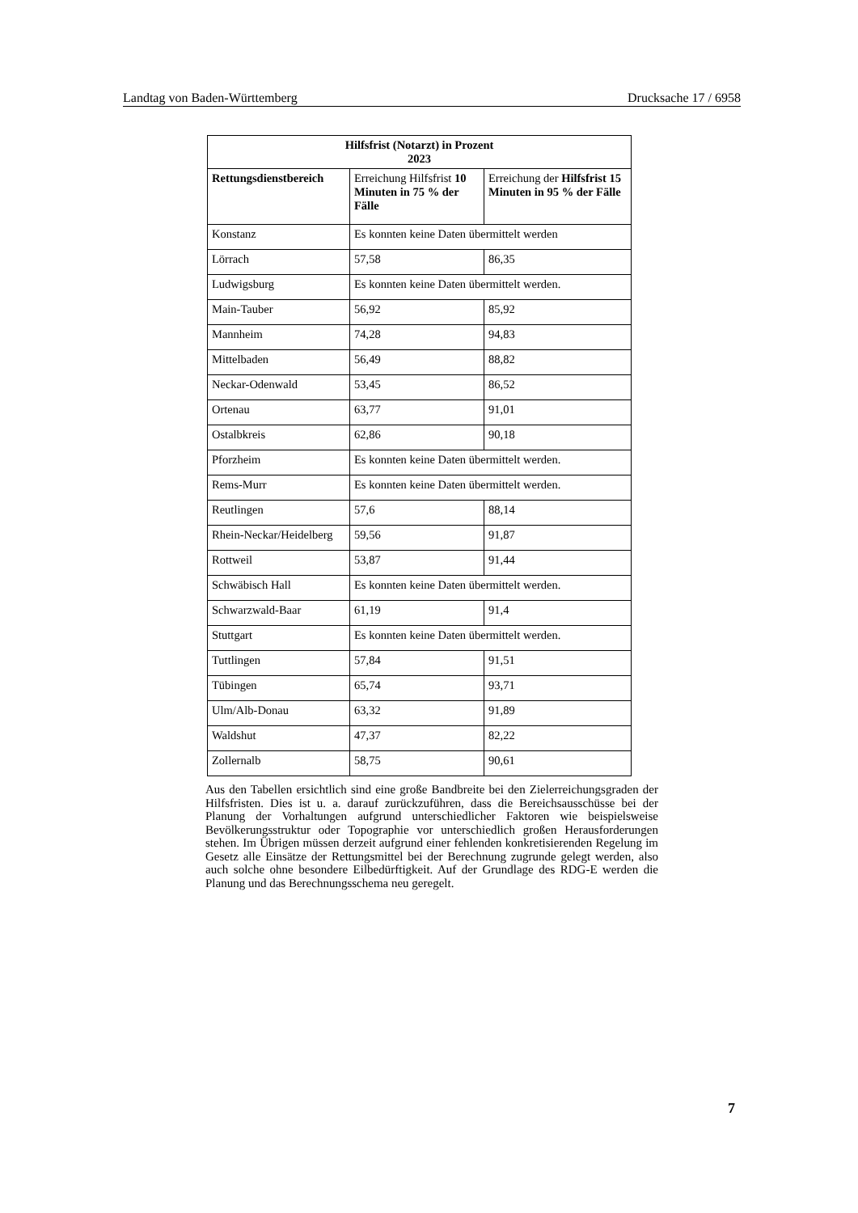Landtag von Baden-Württemberg Drucksache 17 / 6958
| Hilfsfrist (Notarzt) in Prozent 2023 | | |
| --- | --- | --- |
| Rettungsdienstbereich | Erreichung Hilfsfrist 10 Minuten in 75 % der Fälle | Erreichung der Hilfsfrist 15 Minuten in 95 % der Fälle |
| Konstanz | Es konnten keine Daten übermittelt werden | |
| Lörrach | 57,58 | 86,35 |
| Ludwigsburg | Es konnten keine Daten übermittelt werden. | |
| Main-Tauber | 56,92 | 85,92 |
| Mannheim | 74,28 | 94,83 |
| Mittelbaden | 56,49 | 88,82 |
| Neckar-Odenwald | 53,45 | 86,52 |
| Ortenau | 63,77 | 91,01 |
| Ostalbkreis | 62,86 | 90,18 |
| Pforzheim | Es konnten keine Daten übermittelt werden. | |
| Rems-Murr | Es konnten keine Daten übermittelt werden. | |
| Reutlingen | 57,6 | 88,14 |
| Rhein-Neckar/Heidelberg | 59,56 | 91,87 |
| Rottweil | 53,87 | 91,44 |
| Schwäbisch Hall | Es konnten keine Daten übermittelt werden. | |
| Schwarzwald-Baar | 61,19 | 91,4 |
| Stuttgart | Es konnten keine Daten übermittelt werden. | |
| Tuttlingen | 57,84 | 91,51 |
| Tübingen | 65,74 | 93,71 |
| Ulm/Alb-Donau | 63,32 | 91,89 |
| Waldshut | 47,37 | 82,22 |
| Zollernalb | 58,75 | 90,61 |
Aus den Tabellen ersichtlich sind eine große Bandbreite bei den Zielerreichungsgraden der Hilfsfristen. Dies ist u. a. darauf zurückzuführen, dass die Bereichsausschüsse bei der Planung der Vorhaltungen aufgrund unterschiedlicher Faktoren wie beispielsweise Bevölkerungsstruktur oder Topographie vor unterschiedlich großen Herausforderungen stehen. Im Übrigen müssen derzeit aufgrund einer fehlenden konkretisierenden Regelung im Gesetz alle Einsätze der Rettungsmittel bei der Berechnung zugrunde gelegt werden, also auch solche ohne besondere Eilbedürftigkeit. Auf der Grundlage des RDG-E werden die Planung und das Berechnungsschema neu geregelt.
7